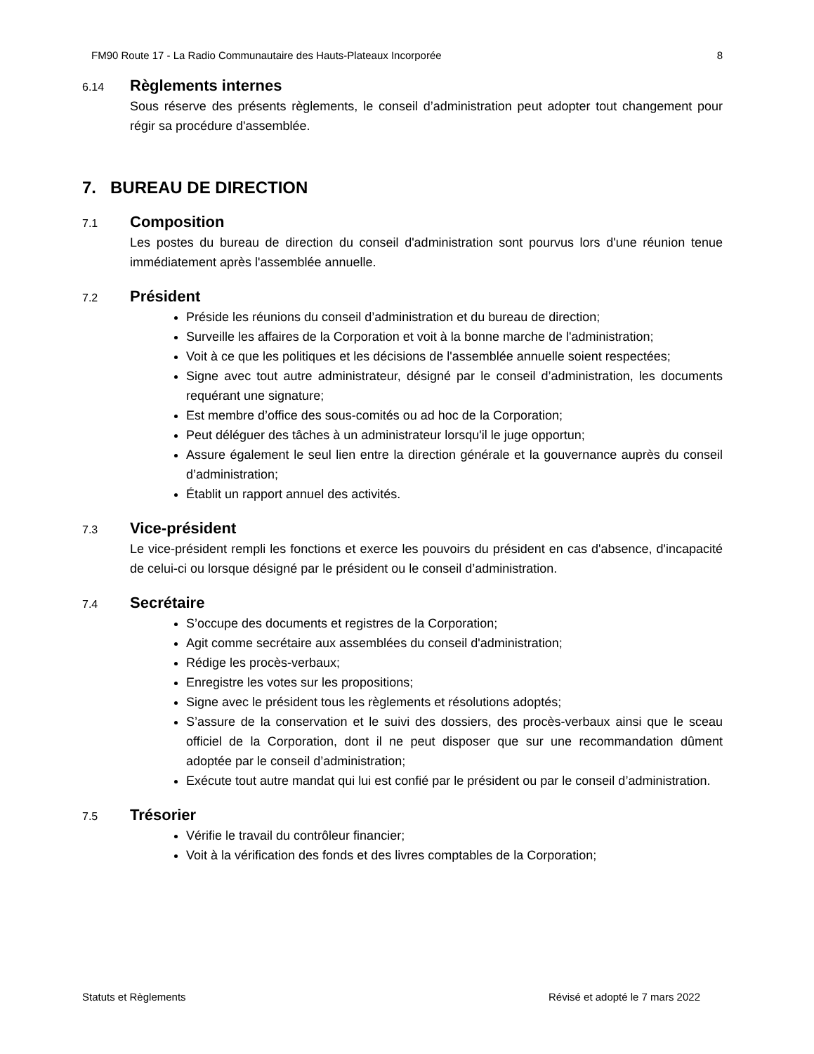FM90 Route 17 - La Radio Communautaire des Hauts-Plateaux Incorporée 8
6.14
Règlements internes
Sous réserve des présents règlements, le conseil d’administration peut adopter tout changement pour régir sa procédure d'assemblée.
7. BUREAU DE DIRECTION
7.1
Composition
Les postes du bureau de direction du conseil d'administration sont pourvus lors d'une réunion tenue immédiatement après l'assemblée annuelle.
7.2
Président
Préside les réunions du conseil d’administration et du bureau de direction;
Surveille les affaires de la Corporation et voit à la bonne marche de l'administration;
Voit à ce que les politiques et les décisions de l'assemblée annuelle soient respectées;
Signe avec tout autre administrateur, désigné par le conseil d’administration, les documents requérant une signature;
Est membre d’office des sous-comités ou ad hoc de la Corporation;
Peut déléguer des tâches à un administrateur lorsqu'il le juge opportun;
Assure également le seul lien entre la direction générale et la gouvernance auprès du conseil d’administration;
Établit un rapport annuel des activités.
7.3
Vice-président
Le vice-président rempli les fonctions et exerce les pouvoirs du président en cas d'absence, d'incapacité de celui-ci ou lorsque désigné par le président ou le conseil d’administration.
7.4
Secrétaire
S’occupe des documents et registres de la Corporation;
Agit comme secrétaire aux assemblées du conseil d'administration;
Rédige les procès-verbaux;
Enregistre les votes sur les propositions;
Signe avec le président tous les règlements et résolutions adoptés;
S’assure de la conservation et le suivi des dossiers, des procès-verbaux ainsi que le sceau officiel de la Corporation, dont il ne peut disposer que sur une recommandation dûment adoptée par le conseil d’administration;
Exécute tout autre mandat qui lui est confié par le président ou par le conseil d’administration.
7.5
Trésorier
Vérifie le travail du contrôleur financier;
Voit à la vérification des fonds et des livres comptables de la Corporation;
Statuts et Règlements Révisé et adopté le 7 mars 2022